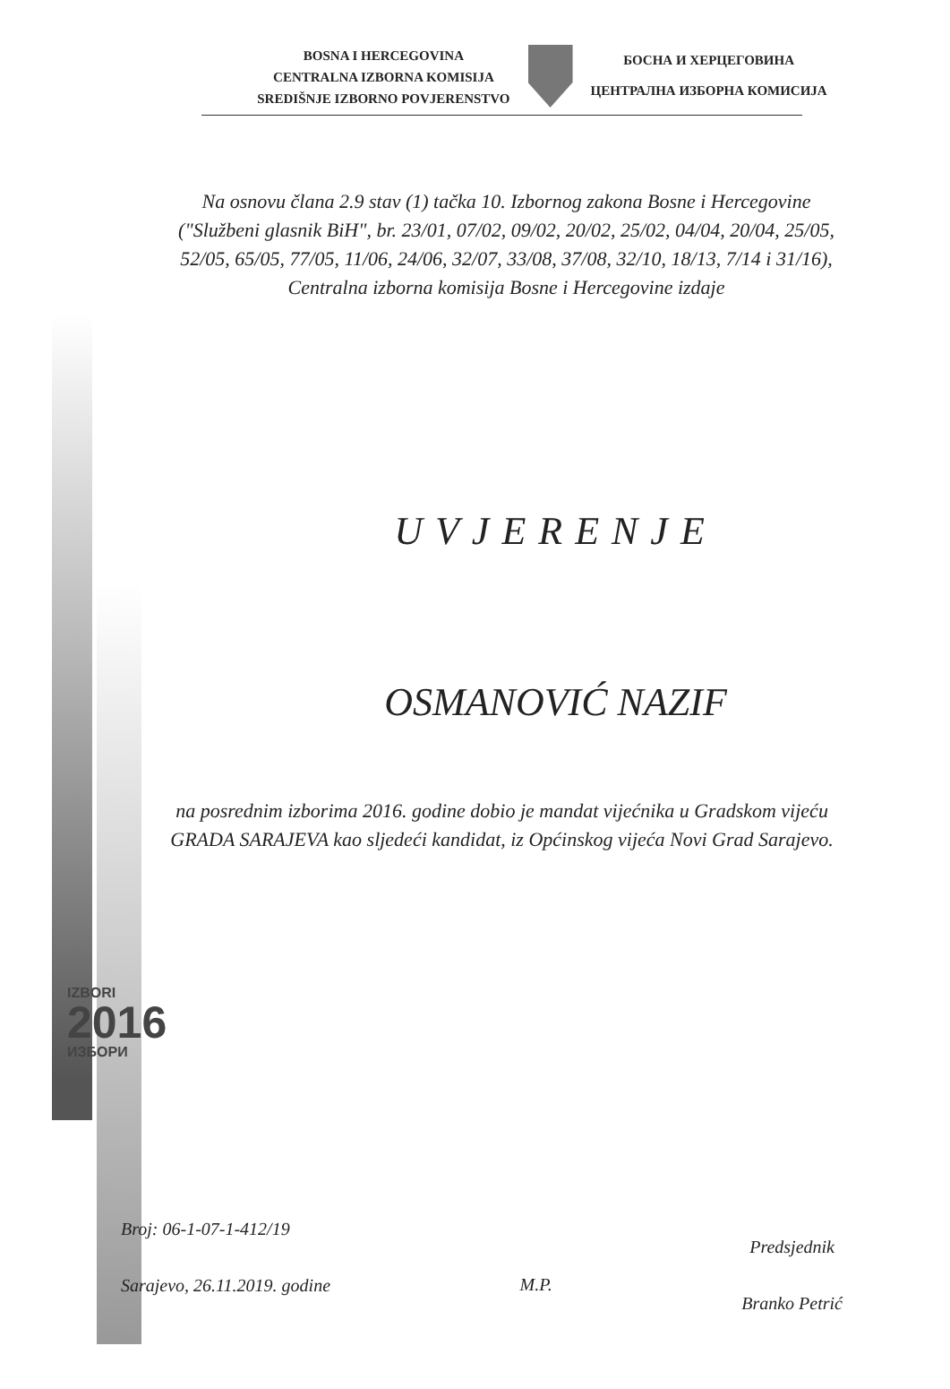BOSNA I HERCEGOVINA
CENTRALNA IZBORNA KOMISIJA
SREDIŠNJE IZBORNO POVJERENSTVO
БОСНА И ХЕРЦЕГОВИНА
ЦЕНТРАЛНА ИЗБОРНА КОМИСИЈА
Na osnovu člana 2.9 stav (1) tačka 10. Izbornog zakona Bosne i Hercegovine ("Službeni glasnik BiH", br. 23/01, 07/02, 09/02, 20/02, 25/02, 04/04, 20/04, 25/05, 52/05, 65/05, 77/05, 11/06, 24/06, 32/07, 33/08, 37/08, 32/10, 18/13, 7/14 i 31/16), Centralna izborna komisija Bosne i Hercegovine izdaje
UVJERENJE
OSMANOVIĆ NAZIF
na posrednim izborima 2016. godine dobio je mandat vijećnika u Gradskom vijeću GRADA SARAJEVA kao sljedeći kandidat, iz Općinskog vijeća Novi Grad Sarajevo.
IZBORI
2016
ИЗБОРИ
Broj: 06-1-07-1-412/19
Sarajevo, 26.11.2019. godine
M.P.
Predsjednik
Branko Petrić